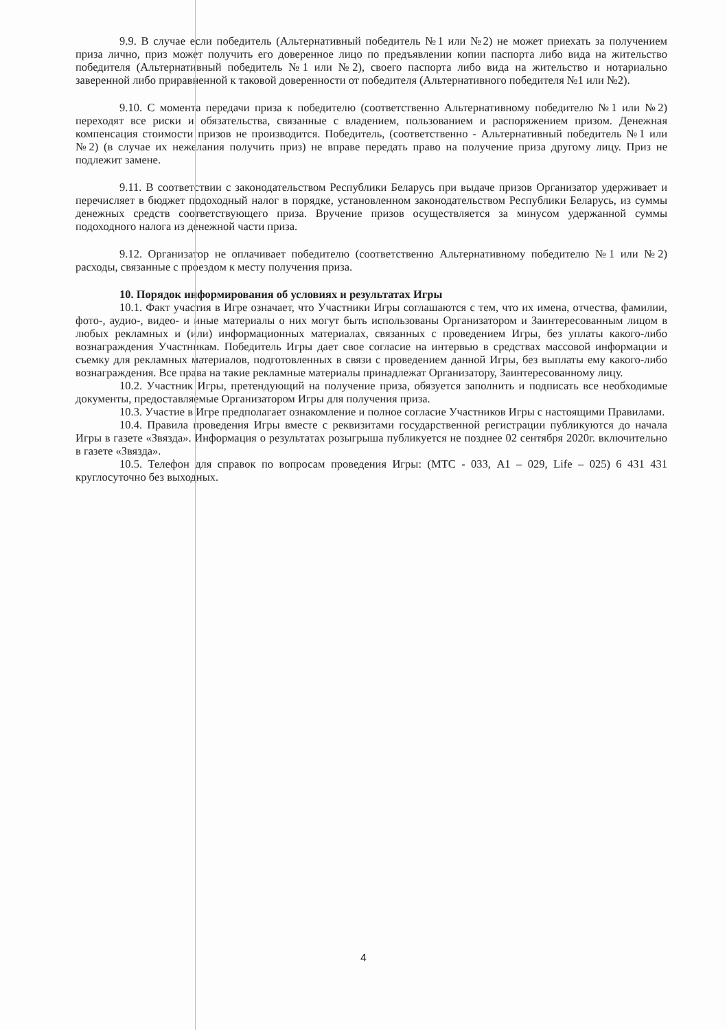9.9. В случае если победитель (Альтернативный победитель №1 или №2) не может приехать за получением приза лично, приз может получить его доверенное лицо по предъявлении копии паспорта либо вида на жительство победителя (Альтернативный победитель №1 или №2), своего паспорта либо вида на жительство и нотариально заверенной либо приравненной к таковой доверенности от победителя (Альтернативного победителя №1 или №2).
9.10. С момента передачи приза к победителю (соответственно Альтернативному победителю №1 или №2) переходят все риски и обязательства, связанные с владением, пользованием и распоряжением призом. Денежная компенсация стоимости призов не производится. Победитель, (соответственно - Альтернативный победитель №1 или №2) (в случае их нежелания получить приз) не вправе передать право на получение приза другому лицу. Приз не подлежит замене.
9.11. В соответствии с законодательством Республики Беларусь при выдаче призов Организатор удерживает и перечисляет в бюджет подоходный налог в порядке, установленном законодательством Республики Беларусь, из суммы денежных средств соответствующего приза. Вручение призов осуществляется за минусом удержанной суммы подоходного налога из денежной части приза.
9.12. Организатор не оплачивает победителю (соответственно Альтернативному победителю №1 или №2) расходы, связанные с проездом к месту получения приза.
10. Порядок информирования об условиях и результатах Игры
10.1. Факт участия в Игре означает, что Участники Игры соглашаются с тем, что их имена, отчества, фамилии, фото-, аудио-, видео- и иные материалы о них могут быть использованы Организатором и Заинтересованным лицом в любых рекламных и (или) информационных материалах, связанных с проведением Игры, без уплаты какого-либо вознаграждения Участникам. Победитель Игры дает свое согласие на интервью в средствах массовой информации и съемку для рекламных материалов, подготовленных в связи с проведением данной Игры, без выплаты ему какого-либо вознаграждения. Все права на такие рекламные материалы принадлежат Организатору, Заинтересованному лицу.
10.2. Участник Игры, претендующий на получение приза, обязуется заполнить и подписать все необходимые документы, предоставляемые Организатором Игры для получения приза.
10.3. Участие в Игре предполагает ознакомление и полное согласие Участников Игры с настоящими Правилами.
10.4. Правила проведения Игры вместе с реквизитами государственной регистрации публикуются до начала Игры в газете «Звязда». Информация о результатах розыгрыша публикуется не позднее 02 сентября 2020г. включительно в газете «Звязда».
10.5. Телефон для справок по вопросам проведения Игры: (МТС - 033, А1 – 029, Life – 025) 6 431 431 круглосуточно без выходных.
4